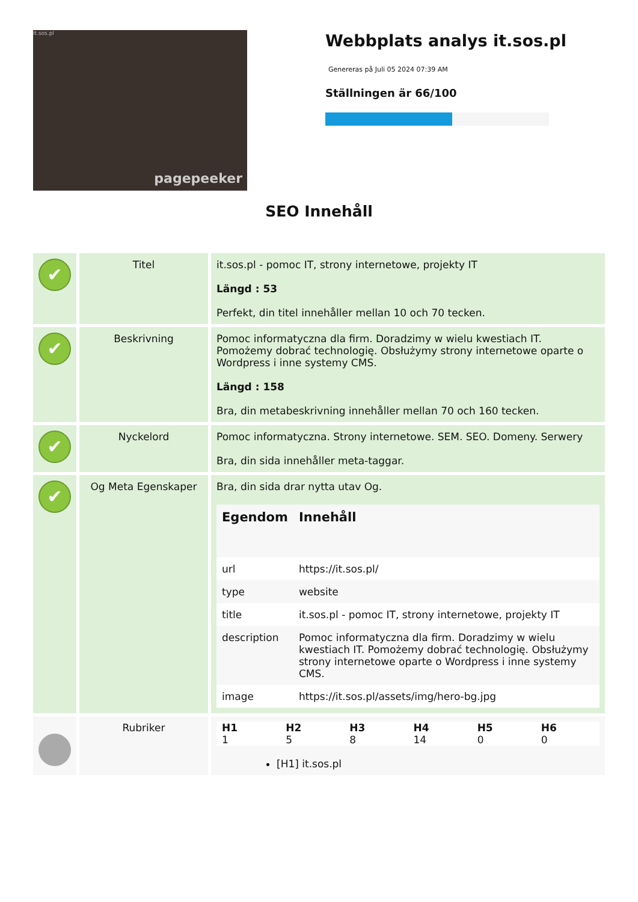it.sos.pl
pagepeeker
Webbplats analys it.sos.pl
Genereras på Juli 05 2024 07:39 AM
Ställningen är 66/100
SEO Innehåll
| ✔ | Titel | it.sos.pl - pomoc IT, strony internetowe, projekty IT Längd : 53 Perfekt, din titel innehåller mellan 10 och 70 tecken. |
| ✔ | Beskrivning | Pomoc informatyczna dla firm. Doradzimy w wielu kwestiach IT. Pomożemy dobrać technologię. Obsłużymy strony internetowe oparte o Wordpress i inne systemy CMS. Längd : 158 Bra, din metabeskrivning innehåller mellan 70 och 160 tecken. |
| ✔ | Nyckelord | Pomoc informatyczna. Strony internetowe. SEM. SEO. Domeny. Serwery Bra, din sida innehåller meta-taggar. |
| ✔ | Og Meta Egenskaper | Bra, din sida drar nytta utav Og. / Egendom / Innehåll / / --- / --- / / url / https://it.sos.pl/ / / type / website / / title / it.sos.pl - pomoc IT, strony internetowe, projekty IT / / description / Pomoc informatyczna dla firm. Doradzimy w wielu kwestiach IT. Pomożemy dobrać technologię. Obsłużymy strony internetowe oparte o Wordpress i inne systemy CMS. / / image / https://it.sos.pl/assets/img/hero-bg.jpg / |
| | Rubriker | / H1 / H2 / H3 / H4 / H5 / H6 / / --- / --- / --- / --- / --- / --- / / 1 / 5 / 8 / 14 / 0 / 0 / [H1] it.sos.pl |